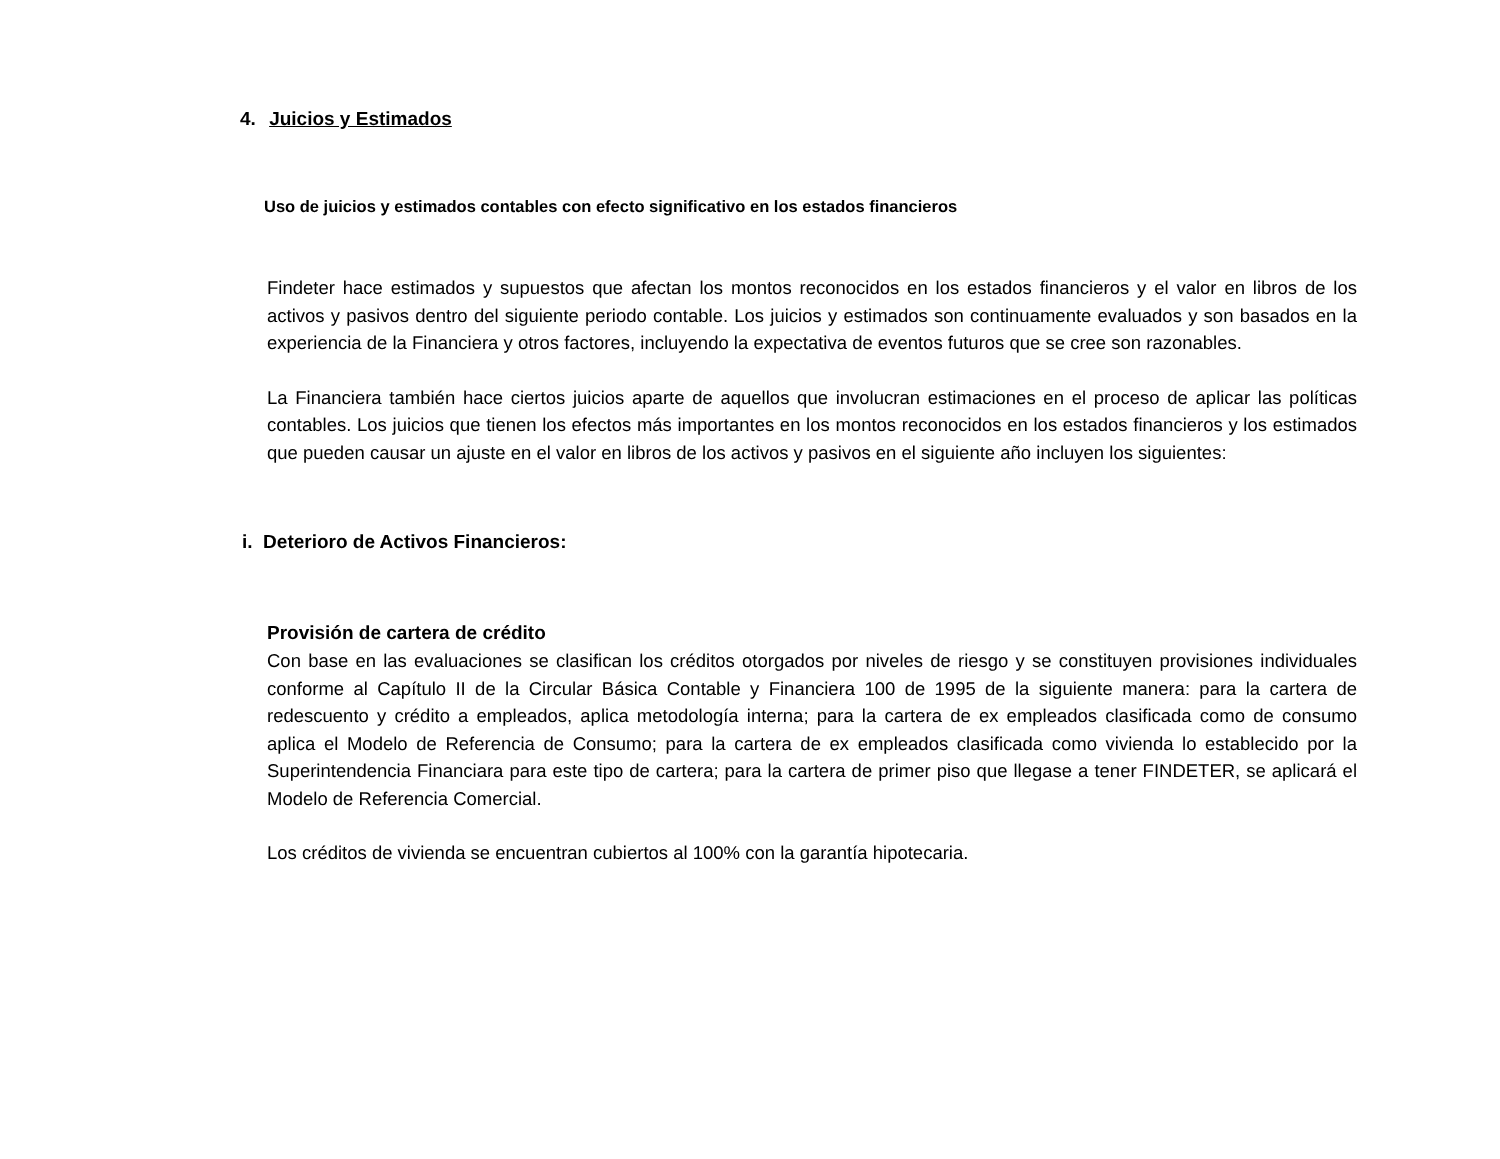4. Juicios y Estimados
Uso de juicios y estimados contables con efecto significativo en los estados financieros
Findeter hace estimados y supuestos que afectan los montos reconocidos en los estados financieros y el valor en libros de los activos y pasivos dentro del siguiente periodo contable. Los juicios y estimados son continuamente evaluados y son basados en la experiencia de la Financiera y otros factores, incluyendo la expectativa de eventos futuros que se cree son razonables.
La Financiera también hace ciertos juicios aparte de aquellos que involucran estimaciones en el proceso de aplicar las políticas contables. Los juicios que tienen los efectos más importantes en los montos reconocidos en los estados financieros y los estimados que pueden causar un ajuste en el valor en libros de los activos y pasivos en el siguiente año incluyen los siguientes:
i. Deterioro de Activos Financieros:
Provisión de cartera de crédito
Con base en las evaluaciones se clasifican los créditos otorgados por niveles de riesgo y se constituyen provisiones individuales conforme al Capítulo II de la Circular Básica Contable y Financiera 100 de 1995 de la siguiente manera: para la cartera de redescuento y crédito a empleados, aplica metodología interna; para la cartera de ex empleados clasificada como de consumo aplica el Modelo de Referencia de Consumo; para la cartera de ex empleados clasificada como vivienda lo establecido por la Superintendencia Financiara para este tipo de cartera; para la cartera de primer piso que llegase a tener FINDETER, se aplicará el Modelo de Referencia Comercial.
Los créditos de vivienda se encuentran cubiertos al 100% con la garantía hipotecaria.